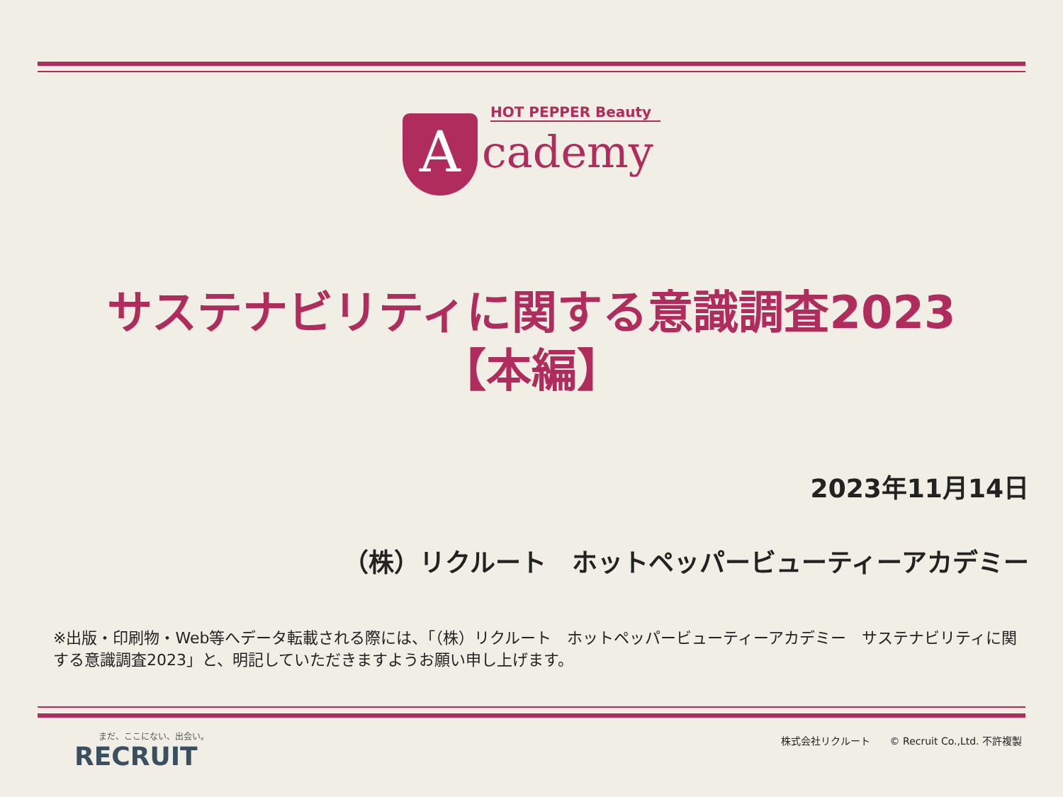A
HOT PEPPER Beauty
cademy
サステナビリティに関する意識調査2023
【本編】
2023年11月14日
（株）リクルート　ホットペッパービューティーアカデミー
※出版・印刷物・Web等へデータ転載される際には、「（株）リクルート　ホットペッパービューティーアカデミー　サステナビリティに関する意識調査2023」と、明記していただきますようお願い申し上げます。
まだ、ここにない、出会い。
RECRUIT
株式会社リクルート　　© Recruit Co.,Ltd. 不許複製